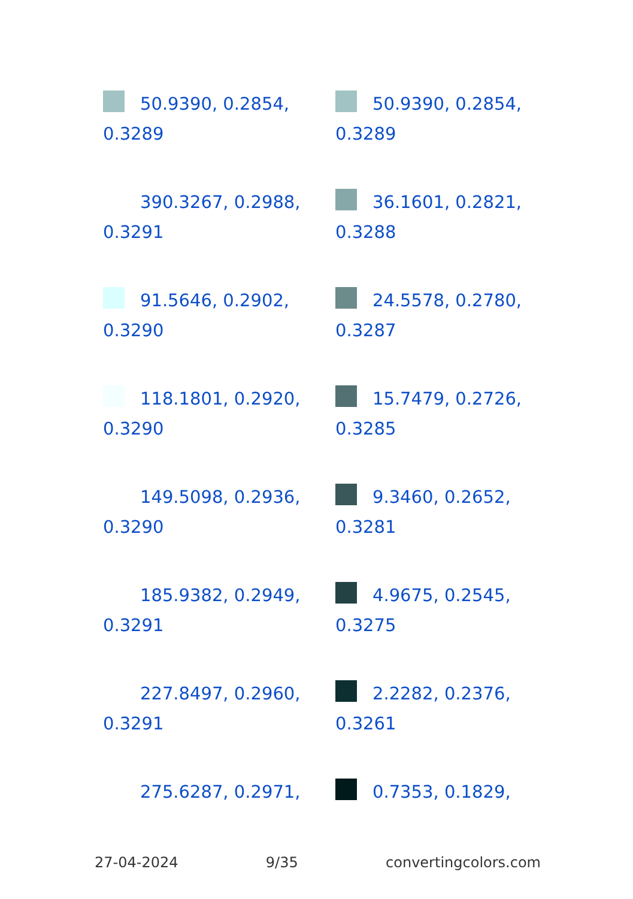50.9390, 0.2854,
0.3289
50.9390, 0.2854,
0.3289
390.3267, 0.2988,
0.3291
36.1601, 0.2821,
0.3288
91.5646, 0.2902,
0.3290
24.5578, 0.2780,
0.3287
118.1801, 0.2920,
0.3290
15.7479, 0.2726,
0.3285
149.5098, 0.2936,
0.3290
9.3460, 0.2652,
0.3281
185.9382, 0.2949,
0.3291
4.9675, 0.2545,
0.3275
227.8497, 0.2960,
0.3291
2.2282, 0.2376,
0.3261
275.6287, 0.2971,
0.7353, 0.1829,
27-04-2024 9/35 convertingcolors.com